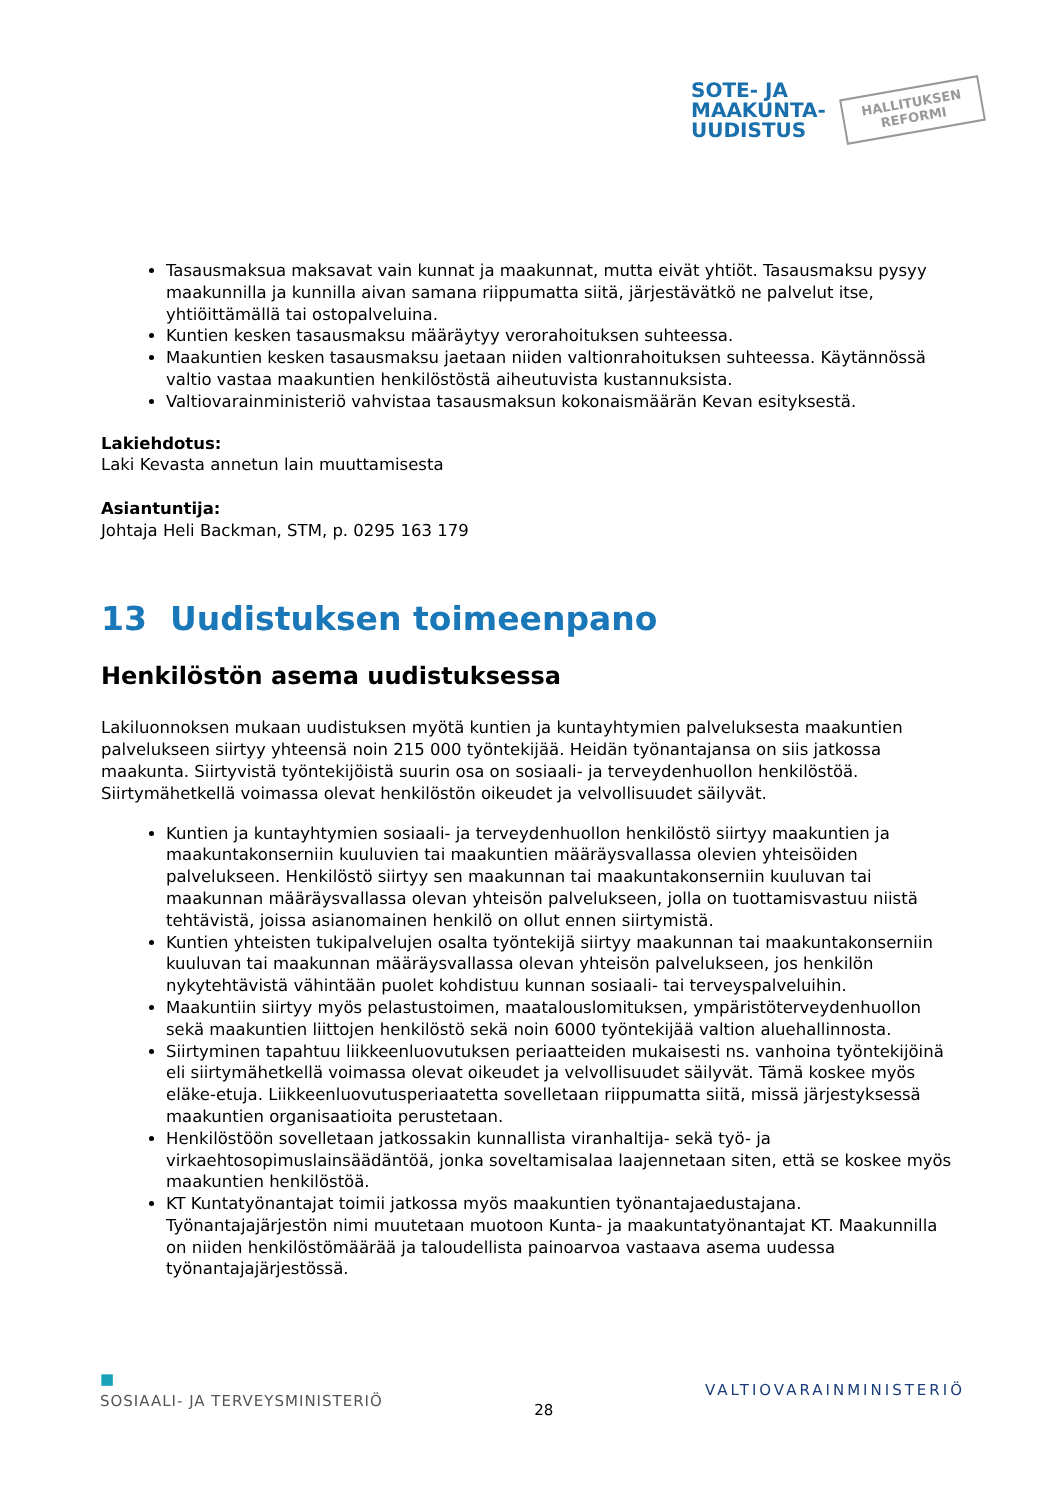SOTE- JA
MAAKUNTA-
UUDISTUS
HALLITUKSEN
REFORMI
Tasausmaksua maksavat vain kunnat ja maakunnat, mutta eivät yhtiöt. Tasausmaksu pysyy maakunnilla ja kunnilla aivan samana riippumatta siitä, järjestävätkö ne palvelut itse, yhtiöittämällä tai ostopalveluina.
Kuntien kesken tasausmaksu määräytyy verorahoituksen suhteessa.
Maakuntien kesken tasausmaksu jaetaan niiden valtionrahoituksen suhteessa. Käytännössä valtio vastaa maakuntien henkilöstöstä aiheutuvista kustannuksista.
Valtiovarainministeriö vahvistaa tasausmaksun kokonaismäärän Kevan esityksestä.
Lakiehdotus:
Laki Kevasta annetun lain muuttamisesta
Asiantuntija:
Johtaja Heli Backman, STM, p. 0295 163 179
13 Uudistuksen toimeenpano
Henkilöstön asema uudistuksessa
Lakiluonnoksen mukaan uudistuksen myötä kuntien ja kuntayhtymien palveluksesta maakuntien palvelukseen siirtyy yhteensä noin 215 000 työntekijää. Heidän työnantajansa on siis jatkossa maakunta. Siirtyvistä työntekijöistä suurin osa on sosiaali- ja terveydenhuollon henkilöstöä. Siirtymähetkellä voimassa olevat henkilöstön oikeudet ja velvollisuudet säilyvät.
Kuntien ja kuntayhtymien sosiaali- ja terveydenhuollon henkilöstö siirtyy maakuntien ja maakuntakonserniin kuuluvien tai maakuntien määräysvallassa olevien yhteisöiden palvelukseen. Henkilöstö siirtyy sen maakunnan tai maakuntakonserniin kuuluvan tai maakunnan määräysvallassa olevan yhteisön palvelukseen, jolla on tuottamisvastuu niistä tehtävistä, joissa asianomainen henkilö on ollut ennen siirtymistä.
Kuntien yhteisten tukipalvelujen osalta työntekijä siirtyy maakunnan tai maakuntakonserniin kuuluvan tai maakunnan määräysvallassa olevan yhteisön palvelukseen, jos henkilön nykytehtävistä vähintään puolet kohdistuu kunnan sosiaali- tai terveyspalveluihin.
Maakuntiin siirtyy myös pelastustoimen, maatalouslomituksen, ympäristöterveydenhuollon sekä maakuntien liittojen henkilöstö sekä noin 6000 työntekijää valtion aluehallinnosta.
Siirtyminen tapahtuu liikkeenluovutuksen periaatteiden mukaisesti ns. vanhoina työntekijöinä eli siirtymähetkellä voimassa olevat oikeudet ja velvollisuudet säilyvät. Tämä koskee myös eläke-etuja. Liikkeenluovutusperiaatetta sovelletaan riippumatta siitä, missä järjestyksessä maakuntien organisaatioita perustetaan.
Henkilöstöön sovelletaan jatkossakin kunnallista viranhaltija- sekä työ- ja virkaehtosopimuslainsäädäntöä, jonka soveltamisalaa laajennetaan siten, että se koskee myös maakuntien henkilöstöä.
KT Kuntatyönantajat toimii jatkossa myös maakuntien työnantajaedustajana. Työnantajajärjestön nimi muutetaan muotoon Kunta- ja maakuntatyönantajat KT. Maakunnilla on niiden henkilöstömäärää ja taloudellista painoarvoa vastaava asema uudessa työnantajajärjestössä.
■
SOSIAALI- JA TERVEYSMINISTERIÖ 28 VALTIOVARAINMINISTERIÖ